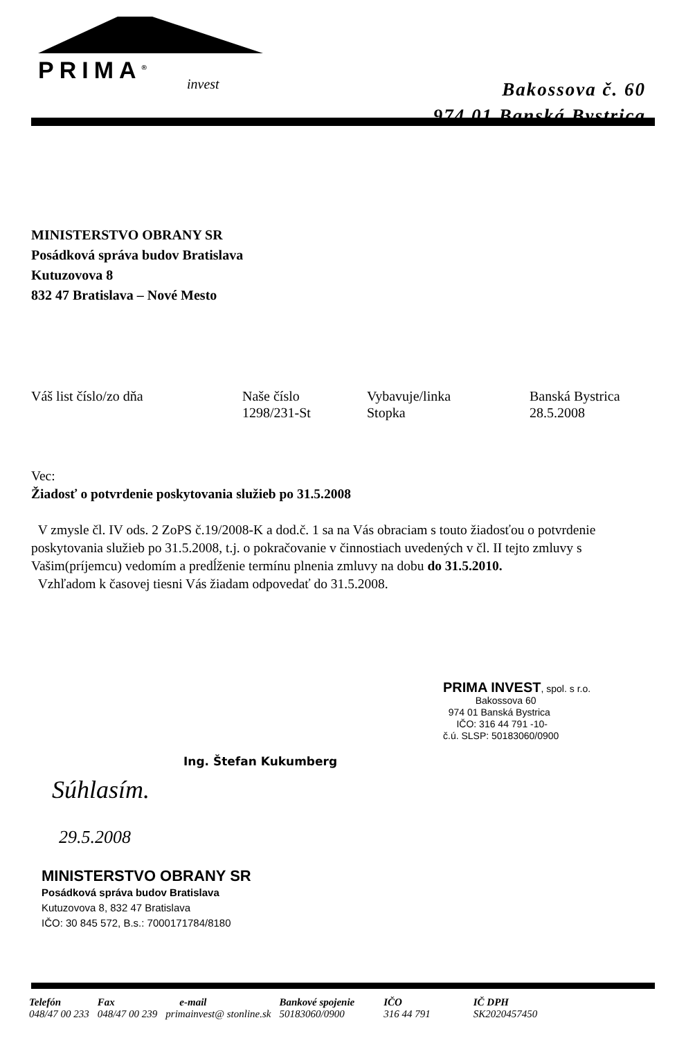PRIMA<sup>®</sup> invest
Bakossova č. 60
974 01 Banská Bystrica
MINISTERSTVO OBRANY SR
Posádková správa budov Bratislava
Kutuzovova 8
832 47 Bratislava – Nové Mesto
| Váš list číslo/zo dňa | Naše číslo 1298/231-St | Vybavuje/linka Stopka | Banská Bystrica 28.5.2008 |
Vec:
Žiadosť o potvrdenie poskytovania služieb po 31.5.2008
V zmysle čl. IV ods. 2 ZoPS č.19/2008-K a dod.č. 1 sa na Vás obraciam s touto žiadosťou o potvrdenie poskytovania služieb po 31.5.2008, t.j. o pokračovanie v činnostiach uvedených v čl. II tejto zmluvy s Vašim(príjemcu) vedomím a predĺženie termínu plnenia zmluvy na dobu do 31.5.2010.
Vzhľadom k časovej tiesni Vás žiadam odpovedať do 31.5.2008.
PRIMA INVEST, spol. s r.o.
Bakossova 60
974 01 Banská Bystrica
IČO: 316 44 791 -10-
č.ú. SLSP: 50183060/0900
Ing. Štefan Kukumberg
Súhlasím.
29.5.2008
MINISTERSTVO OBRANY SR
Posádková správa budov Bratislava
Kutuzovova 8, 832 47 Bratislava
IČO: 30 845 572, B.s.: 7000171784/8180
| Telefón | Fax | e-mail | Bankové spojenie | IČO | IČ DPH |
| 048/47 00 233 | 048/47 00 239 | primainvest@ stonline.sk | 50183060/0900 | 316 44 791 | SK2020457450 |